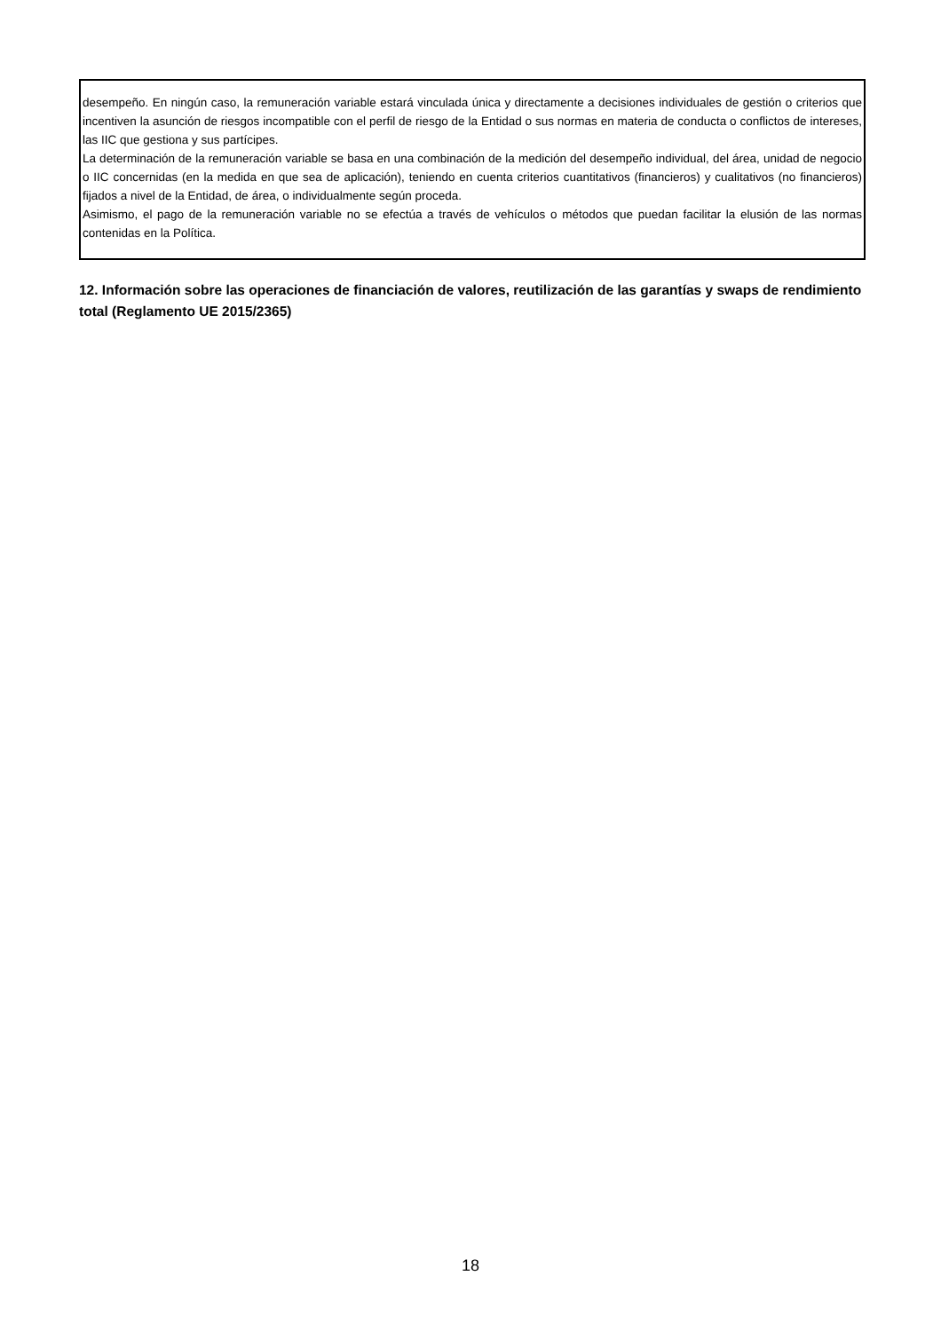desempeño. En ningún caso, la remuneración variable estará vinculada única y directamente a decisiones individuales de gestión o criterios que incentiven la asunción de riesgos incompatible con el perfil de riesgo de la Entidad o sus normas en materia de conducta o conflictos de intereses, las IIC que gestiona y sus partícipes.
La determinación de la remuneración variable se basa en una combinación de la medición del desempeño individual, del área, unidad de negocio o IIC concernidas (en la medida en que sea de aplicación), teniendo en cuenta criterios cuantitativos (financieros) y cualitativos (no financieros) fijados a nivel de la Entidad, de área, o individualmente según proceda.
Asimismo, el pago de la remuneración variable no se efectúa a través de vehículos o métodos que puedan facilitar la elusión de las normas contenidas en la Política.
12. Información sobre las operaciones de financiación de valores, reutilización de las garantías y swaps de rendimiento total (Reglamento UE 2015/2365)
18